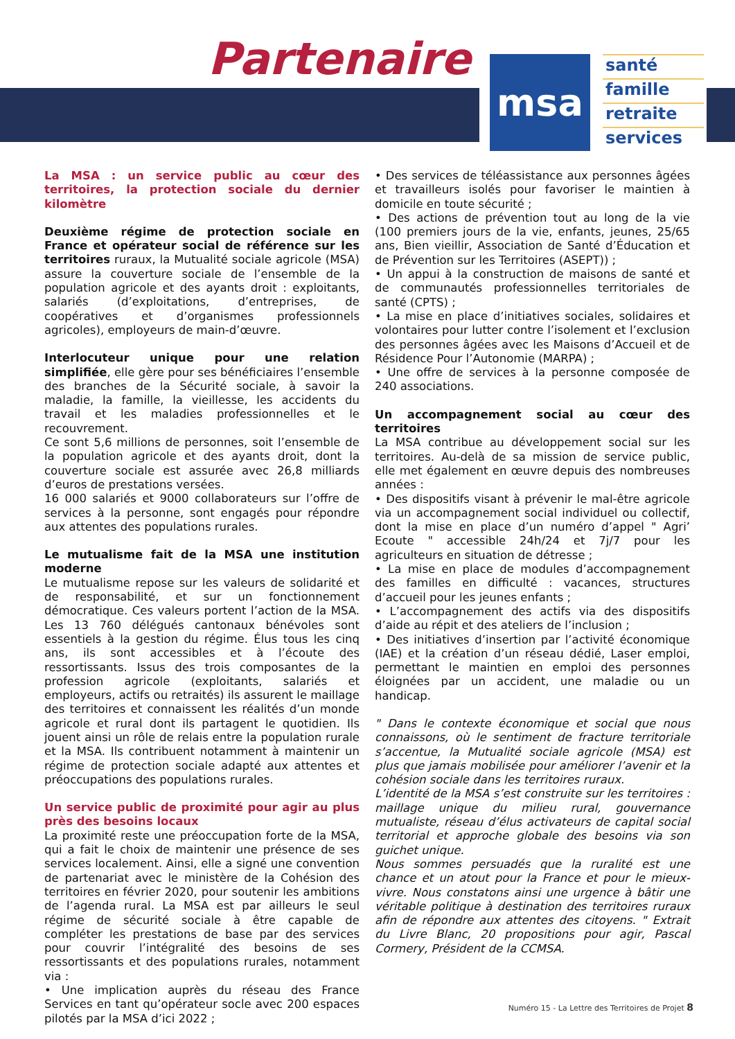Partenaire
msa
santé
famille
retraite
services
La MSA : un service public au cœur des territoires, la protection sociale du dernier kilomètre
Deuxième régime de protection sociale en France et opérateur social de référence sur les territoires ruraux, la Mutualité sociale agricole (MSA) assure la couverture sociale de l’ensemble de la population agricole et des ayants droit : exploitants, salariés (d’exploitations, d’entreprises, de coopératives et d’organismes professionnels agricoles), employeurs de main-d’œuvre.
Interlocuteur unique pour une relation simplifiée, elle gère pour ses bénéficiaires l’ensemble des branches de la Sécurité sociale, à savoir la maladie, la famille, la vieillesse, les accidents du travail et les maladies professionnelles et le recouvrement.
Ce sont 5,6 millions de personnes, soit l’ensemble de la population agricole et des ayants droit, dont la couverture sociale est assurée avec 26,8 milliards d’euros de prestations versées.
16 000 salariés et 9000 collaborateurs sur l’offre de services à la personne, sont engagés pour répondre aux attentes des populations rurales.
Le mutualisme fait de la MSA une institution moderne
Le mutualisme repose sur les valeurs de solidarité et de responsabilité, et sur un fonctionnement démocratique. Ces valeurs portent l’action de la MSA. Les 13 760 délégués cantonaux bénévoles sont essentiels à la gestion du régime. Élus tous les cinq ans, ils sont accessibles et à l’écoute des ressortissants. Issus des trois composantes de la profession agricole (exploitants, salariés et employeurs, actifs ou retraités) ils assurent le maillage des territoires et connaissent les réalités d’un monde agricole et rural dont ils partagent le quotidien. Ils jouent ainsi un rôle de relais entre la population rurale et la MSA. Ils contribuent notamment à maintenir un régime de protection sociale adapté aux attentes et préoccupations des populations rurales.
Un service public de proximité pour agir au plus près des besoins locaux
La proximité reste une préoccupation forte de la MSA, qui a fait le choix de maintenir une présence de ses services localement. Ainsi, elle a signé une convention de partenariat avec le ministère de la Cohésion des territoires en février 2020, pour soutenir les ambitions de l’agenda rural. La MSA est par ailleurs le seul régime de sécurité sociale à être capable de compléter les prestations de base par des services pour couvrir l’intégralité des besoins de ses ressortissants et des populations rurales, notamment via :
• Une implication auprès du réseau des France Services en tant qu’opérateur socle avec 200 espaces pilotés par la MSA d’ici 2022 ;
• Des services de téléassistance aux personnes âgées et travailleurs isolés pour favoriser le maintien à domicile en toute sécurité ;
• Des actions de prévention tout au long de la vie (100 premiers jours de la vie, enfants, jeunes, 25/65 ans, Bien vieillir, Association de Santé d’Éducation et de Prévention sur les Territoires (ASEPT)) ;
• Un appui à la construction de maisons de santé et de communautés professionnelles territoriales de santé (CPTS) ;
• La mise en place d’initiatives sociales, solidaires et volontaires pour lutter contre l’isolement et l’exclusion des personnes âgées avec les Maisons d’Accueil et de Résidence Pour l’Autonomie (MARPA) ;
• Une offre de services à la personne composée de 240 associations.
Un accompagnement social au cœur des territoires
La MSA contribue au développement social sur les territoires. Au-delà de sa mission de service public, elle met également en œuvre depuis des nombreuses années :
• Des dispositifs visant à prévenir le mal-être agricole via un accompagnement social individuel ou collectif, dont la mise en place d’un numéro d’appel " Agri’ Ecoute " accessible 24h/24 et 7j/7 pour les agriculteurs en situation de détresse ;
• La mise en place de modules d’accompagnement des familles en difficulté : vacances, structures d’accueil pour les jeunes enfants ;
• L’accompagnement des actifs via des dispositifs d’aide au répit et des ateliers de l’inclusion ;
• Des initiatives d’insertion par l’activité économique (IAE) et la création d’un réseau dédié, Laser emploi, permettant le maintien en emploi des personnes éloignées par un accident, une maladie ou un handicap.
" Dans le contexte économique et social que nous connaissons, où le sentiment de fracture territoriale s’accentue, la Mutualité sociale agricole (MSA) est plus que jamais mobilisée pour améliorer l’avenir et la cohésion sociale dans les territoires ruraux.
L’identité de la MSA s’est construite sur les territoires : maillage unique du milieu rural, gouvernance mutualiste, réseau d’élus activateurs de capital social territorial et approche globale des besoins via son guichet unique.
Nous sommes persuadés que la ruralité est une chance et un atout pour la France et pour le mieux-vivre. Nous constatons ainsi une urgence à bâtir une véritable politique à destination des territoires ruraux afin de répondre aux attentes des citoyens. " Extrait du Livre Blanc, 20 propositions pour agir, Pascal Cormery, Président de la CCMSA.
Numéro 15 - La Lettre des Territoires de Projet 8